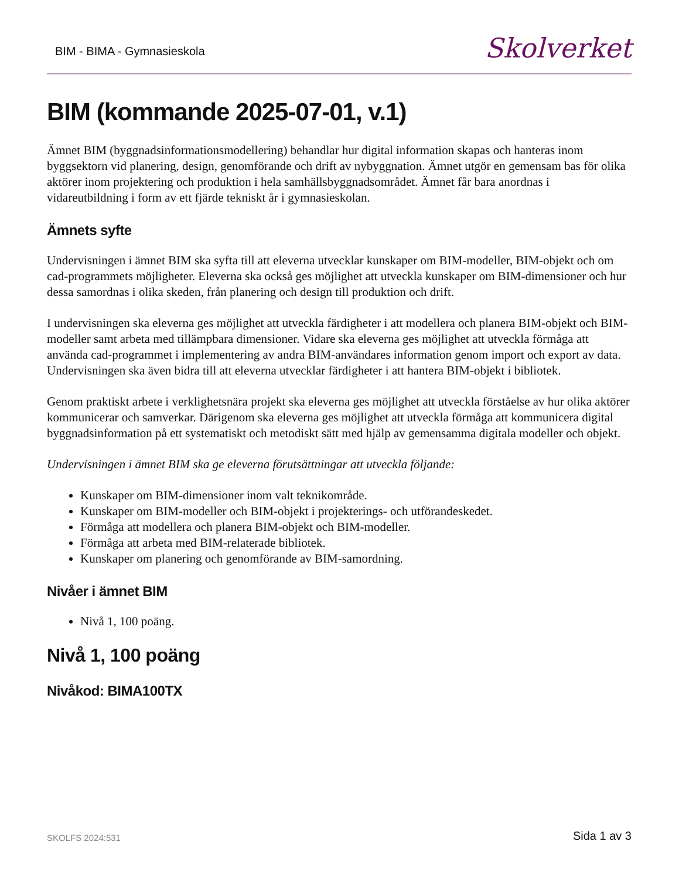BIM - BIMA - Gymnasieskola Skolverket
BIM (kommande 2025-07-01, v.1)
Ämnet BIM (byggnadsinformationsmodellering) behandlar hur digital information skapas och hanteras inom byggsektorn vid planering, design, genomförande och drift av nybyggnation. Ämnet utgör en gemensam bas för olika aktörer inom projektering och produktion i hela samhällsbyggnadsområdet. Ämnet får bara anordnas i vidareutbildning i form av ett fjärde tekniskt år i gymnasieskolan.
Ämnets syfte
Undervisningen i ämnet BIM ska syfta till att eleverna utvecklar kunskaper om BIM-modeller, BIM-objekt och om cad-programmets möjligheter. Eleverna ska också ges möjlighet att utveckla kunskaper om BIM-dimensioner och hur dessa samordnas i olika skeden, från planering och design till produktion och drift.
I undervisningen ska eleverna ges möjlighet att utveckla färdigheter i att modellera och planera BIM-objekt och BIM-modeller samt arbeta med tillämpbara dimensioner. Vidare ska eleverna ges möjlighet att utveckla förmåga att använda cad-programmet i implementering av andra BIM-användares information genom import och export av data. Undervisningen ska även bidra till att eleverna utvecklar färdigheter i att hantera BIM-objekt i bibliotek.
Genom praktiskt arbete i verklighetsnära projekt ska eleverna ges möjlighet att utveckla förståelse av hur olika aktörer kommunicerar och samverkar. Därigenom ska eleverna ges möjlighet att utveckla förmåga att kommunicera digital byggnadsinformation på ett systematiskt och metodiskt sätt med hjälp av gemensamma digitala modeller och objekt.
Undervisningen i ämnet BIM ska ge eleverna förutsättningar att utveckla följande:
Kunskaper om BIM-dimensioner inom valt teknikområde.
Kunskaper om BIM-modeller och BIM-objekt i projekterings- och utförandeskedet.
Förmåga att modellera och planera BIM-objekt och BIM-modeller.
Förmåga att arbeta med BIM-relaterade bibliotek.
Kunskaper om planering och genomförande av BIM-samordning.
Nivåer i ämnet BIM
Nivå 1, 100 poäng.
Nivå 1, 100 poäng
Nivåkod: BIMA100TX
SKOLFS 2024:531 Sida 1 av 3